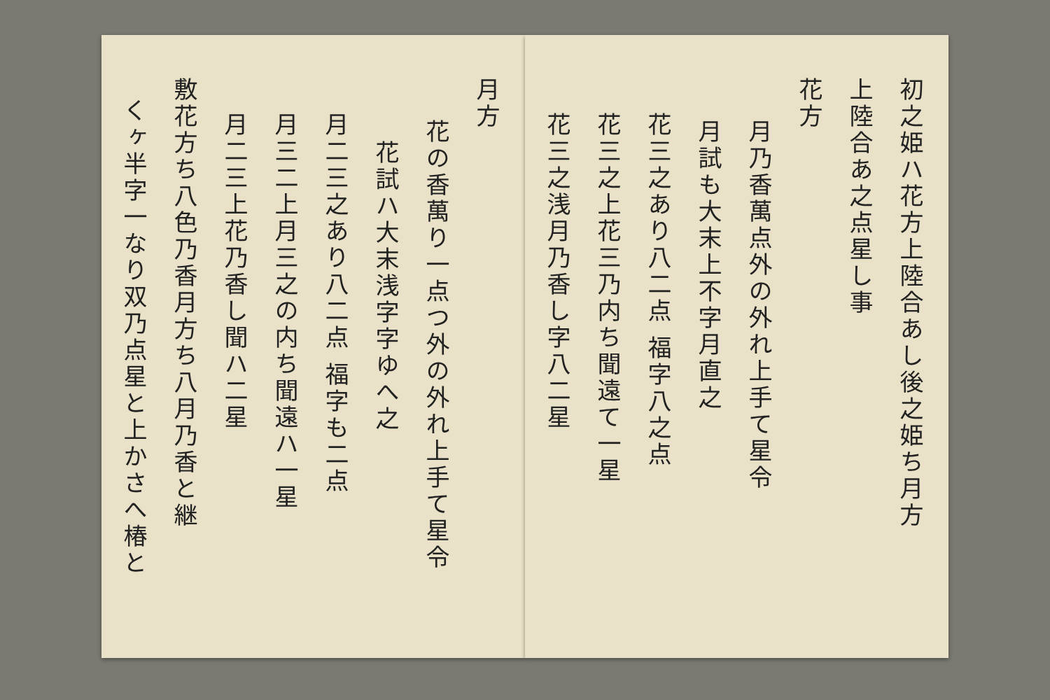月方
花の香萬り一点つ外の外れ上手て星令
花試ハ大末浅字字ゆへ之
月二三之あり八二点 福字も二点
月三二上月三之の内ち聞遠ハ一星
月二三上花乃香し聞ハ二星
敷花方ち八色乃香月方ち八月乃香と継
くヶ半字一なり双乃点星と上かさへ椿と
初之姫ハ花方上陸合あし後之姫ち月方
上陸合あ之点星し事
花方
月乃香萬点外の外れ上手て星令
月試も大末上不字月直之
花三之あり八二点 福字八之点
花三之上花三乃内ち聞遠て一星
花三之浅月乃香し字八二星